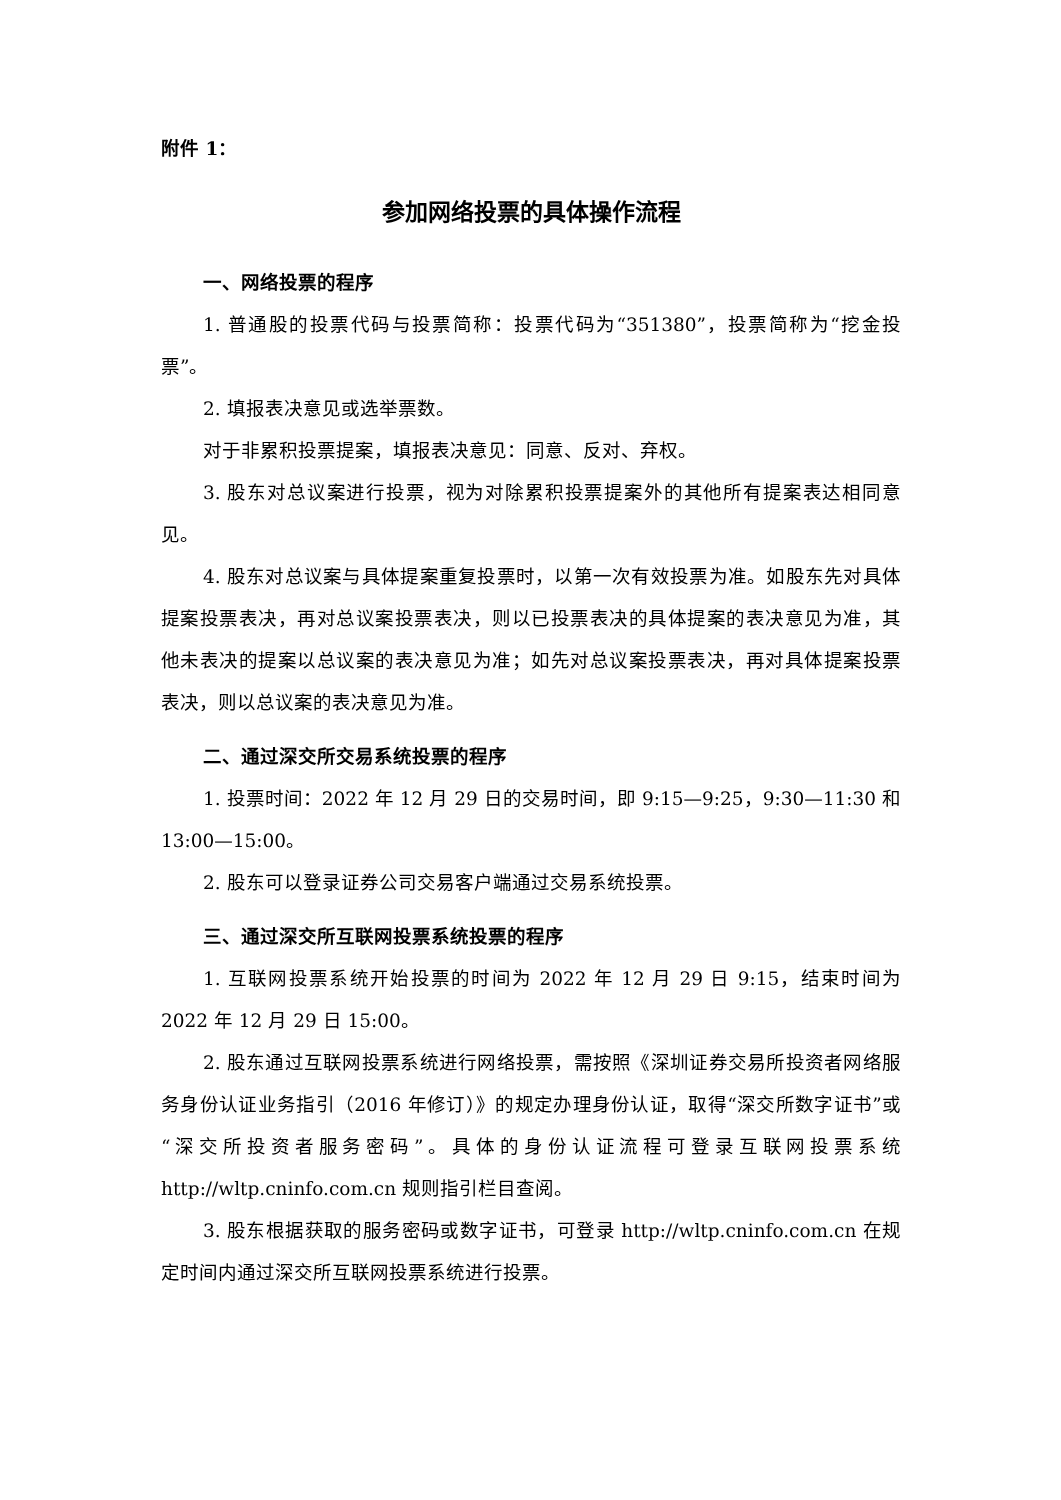附件 1：
参加网络投票的具体操作流程
一、网络投票的程序
1. 普通股的投票代码与投票简称：投票代码为“351380”，投票简称为“挖金投票”。
2. 填报表决意见或选举票数。
对于非累积投票提案，填报表决意见：同意、反对、弃权。
3. 股东对总议案进行投票，视为对除累积投票提案外的其他所有提案表达相同意见。
4. 股东对总议案与具体提案重复投票时，以第一次有效投票为准。如股东先对具体提案投票表决，再对总议案投票表决，则以已投票表决的具体提案的表决意见为准，其他未表决的提案以总议案的表决意见为准；如先对总议案投票表决，再对具体提案投票表决，则以总议案的表决意见为准。
二、通过深交所交易系统投票的程序
1. 投票时间：2022 年 12 月 29 日的交易时间，即 9:15—9:25，9:30—11:30 和 13:00—15:00。
2. 股东可以登录证券公司交易客户端通过交易系统投票。
三、通过深交所互联网投票系统投票的程序
1. 互联网投票系统开始投票的时间为 2022 年 12 月 29 日 9:15，结束时间为 2022 年 12 月 29 日 15:00。
2. 股东通过互联网投票系统进行网络投票，需按照《深圳证券交易所投资者网络服务身份认证业务指引（2016 年修订）》的规定办理身份认证，取得“深交所数字证书”或“深交所投资者服务密码”。具体的身份认证流程可登录互联网投票系统 http://wltp.cninfo.com.cn 规则指引栏目查阅。
3. 股东根据获取的服务密码或数字证书，可登录 http://wltp.cninfo.com.cn 在规定时间内通过深交所互联网投票系统进行投票。